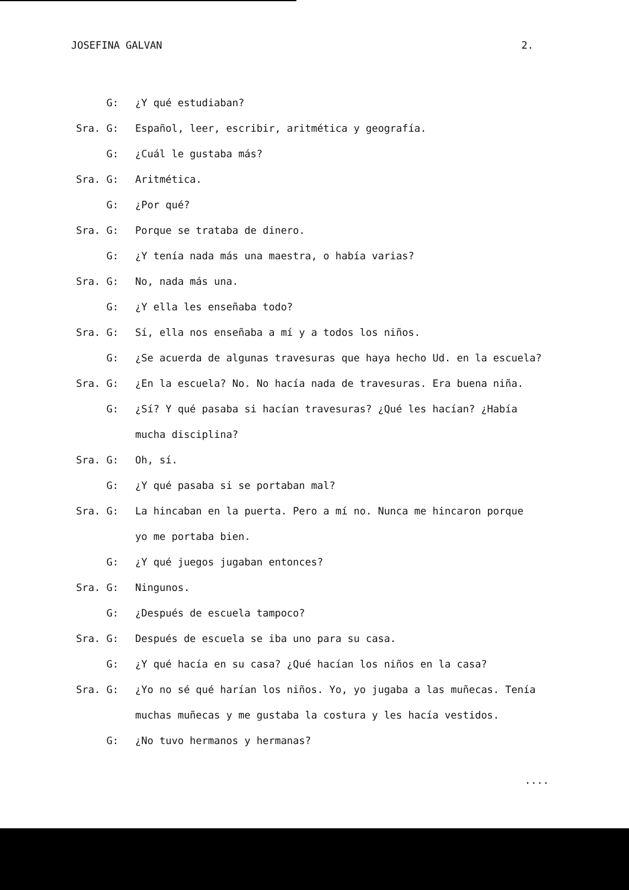JOSEFINA GALVAN 2.
G: ¿Y qué estudiaban?
Sra. G: Español, leer, escribir, aritmética y geografía.
G: ¿Cuál le gustaba más?
Sra. G: Aritmética.
G: ¿Por qué?
Sra. G: Porque se trataba de dinero.
G: ¿Y tenía nada más una maestra, o había varias?
Sra. G: No, nada más una.
G: ¿Y ella les enseñaba todo?
Sra. G: Sí, ella nos enseñaba a mí y a todos los niños.
G: ¿Se acuerda de algunas travesuras que haya hecho Ud. en la escuela?
Sra. G: ¿En la escuela? No. No hacía nada de travesuras. Era buena niña.
G: ¿Sí? Y qué pasaba si hacían travesuras? ¿Qué les hacían? ¿Había
mucha disciplina?
Sra. G: Oh, sí.
G: ¿Y qué pasaba si se portaban mal?
Sra. G: La hincaban en la puerta. Pero a mí no. Nunca me hincaron porque
yo me portaba bien.
G: ¿Y qué juegos jugaban entonces?
Sra. G: Ningunos.
G: ¿Después de escuela tampoco?
Sra. G: Después de escuela se iba uno para su casa.
G: ¿Y qué hacía en su casa? ¿Qué hacían los niños en la casa?
Sra. G: ¿Yo no sé qué harían los niños. Yo, yo jugaba a las muñecas. Tenía
muchas muñecas y me gustaba la costura y les hacía vestidos.
G: ¿No tuvo hermanos y hermanas?
....